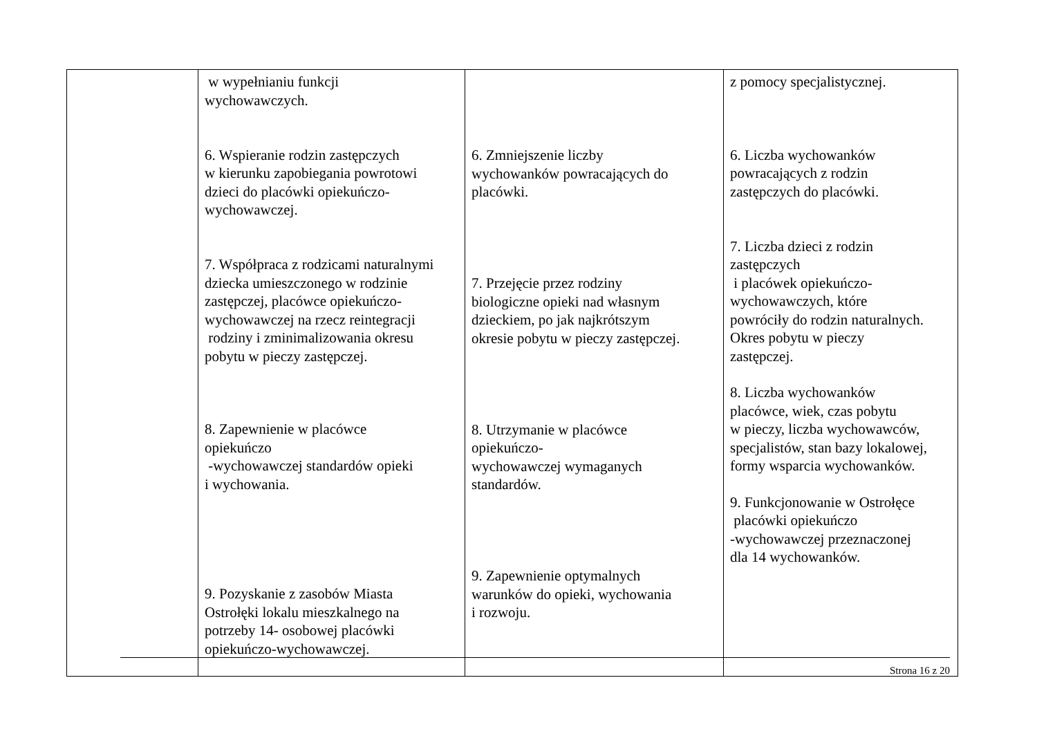| | w wypełnianiu funkcji wychowawczych. 6. Wspieranie rodzin zastępczych w kierunku zapobiegania powrotowi dzieci do placówki opiekuńczo- wychowawczej. 7. Współpraca z rodzicami naturalnymi dziecka umieszczonego w rodzinie zastępczej, placówce opiekuńczo- wychowawczej na rzecz reintegracji rodziny i zminimalizowania okresu pobytu w pieczy zastępczej. 8. Zapewnienie w placówce opiekuńczo -wychowawczej standardów opieki i wychowania. 9. Pozyskanie z zasobów Miasta Ostrołęki lokalu mieszkalnego na potrzeby 14- osobowej placówki opiekuńczo-wychowawczej. | 6. Zmniejszenie liczby wychowanków powracających do placówki. 7. Przejęcie przez rodziny biologiczne opieki nad własnym dzieckiem, po jak najkrótszym okresie pobytu w pieczy zastępczej. 8. Utrzymanie w placówce opiekuńczo- wychowawczej wymaganych standardów. 9. Zapewnienie optymalnych warunków do opieki, wychowania i rozwoju. | z pomocy specjalistycznej. 6. Liczba wychowanków powracających z rodzin zastępczych do placówki. 7. Liczba dzieci z rodzin zastępczych i placówek opiekuńczo- wychowawczych, które powróciły do rodzin naturalnych. Okres pobytu w pieczy zastępczej. 8. Liczba wychowanków placówce, wiek, czas pobytu w pieczy, liczba wychowawców, specjalistów, stan bazy lokalowej, formy wsparcia wychowanków. 9. Funkcjonowanie w Ostrołęce placówki opiekuńczo -wychowawczej przeznaczonej dla 14 wychowanków. |
Strona 16 z 20